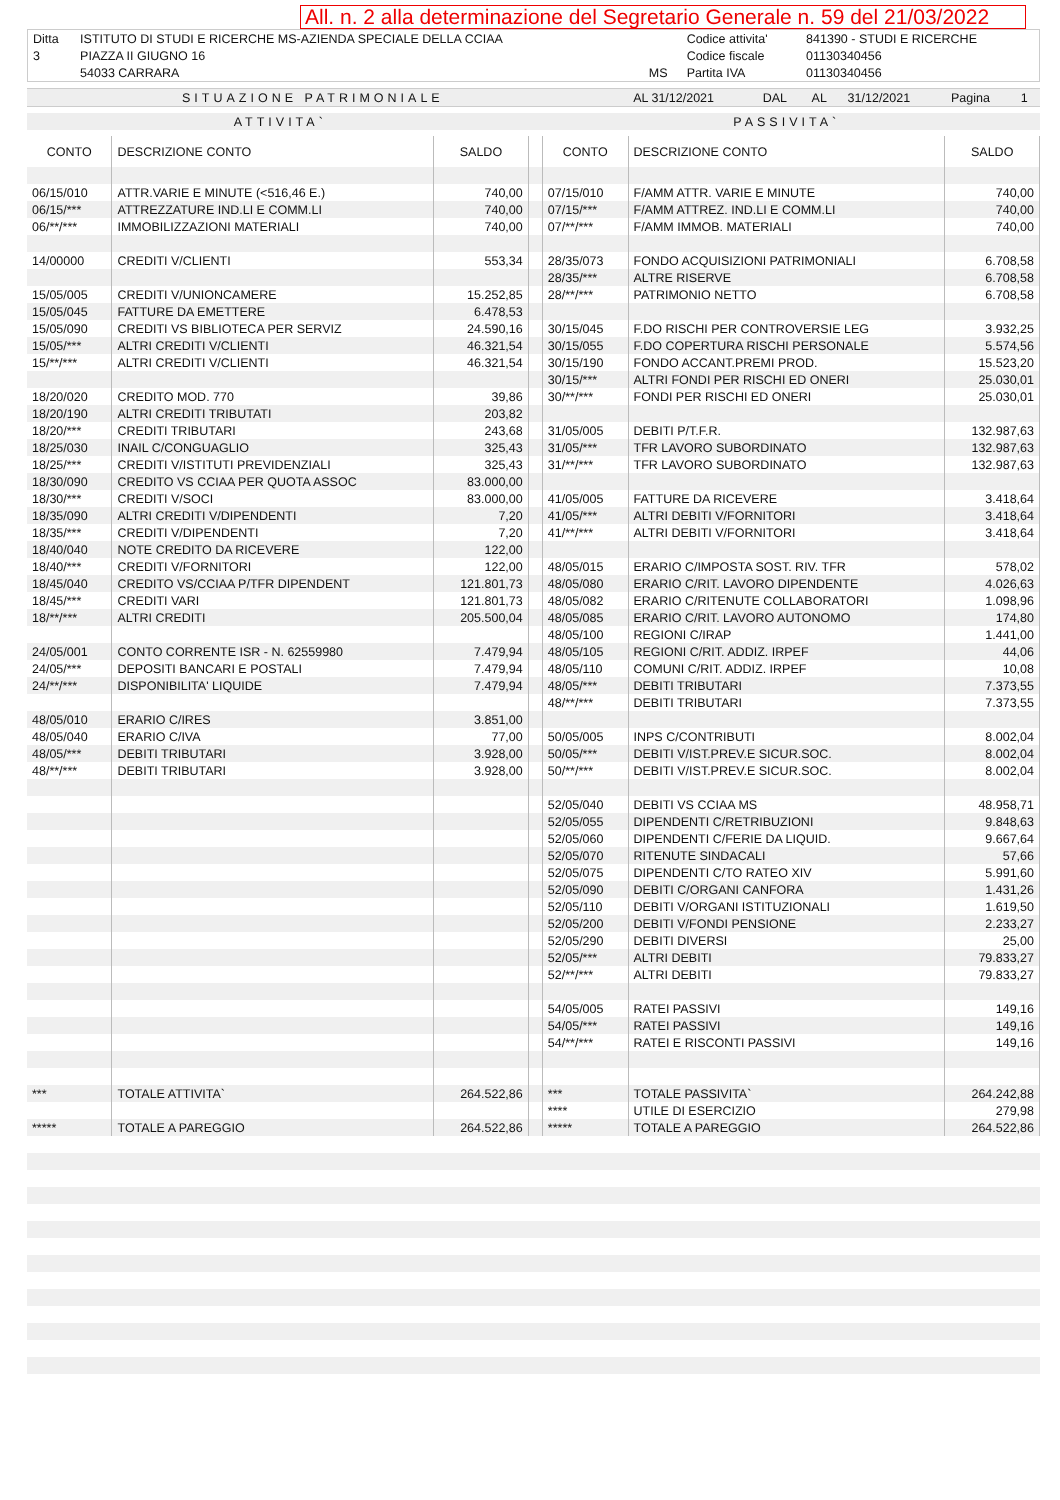All. n. 2 alla determinazione del Segretario Generale n. 59 del 21/03/2022
| Ditta | ISTITUTO DI STUDI E RICERCHE MS-AZIENDA SPECIALE DELLA CCIAA | | Codice attivita' | 841390 - STUDI E RICERCHE |
| 3 | PIAZZA II GIUGNO 16 | | Codice fiscale | 01130340456 |
| | 54033 CARRARA | MS | Partita IVA | 01130340456 |
| SITUAZIONE PATRIMONIALE | AL 31/12/2021 | DAL | AL | 31/12/2021 | Pagina | 1 |
| ATTIVITA` | PASSIVITA` |
| CONTO | DESCRIZIONE CONTO | SALDO | | CONTO | DESCRIZIONE CONTO | SALDO |
| --- | --- | --- | --- | --- | --- | --- |
| 06/15/010 | ATTR.VARIE E MINUTE (<516,46 E.) | 740,00 | | 07/15/010 | F/AMM ATTR. VARIE E MINUTE | 740,00 |
| 06/15/*** | ATTREZZATURE IND.LI E COMM.LI | 740,00 | | 07/15/*** | F/AMM ATTREZ. IND.LI E COMM.LI | 740,00 |
| 06/**/*** | IMMOBILIZZAZIONI MATERIALI | 740,00 | | 07/**/*** | F/AMM IMMOB. MATERIALI | 740,00 |
| 14/00000 | CREDITI V/CLIENTI | 553,34 | | 28/35/073 | FONDO ACQUISIZIONI PATRIMONIALI | 6.708,58 |
| | | | | 28/35/*** | ALTRE RISERVE | 6.708,58 |
| 15/05/005 | CREDITI V/UNIONCAMERE | 15.252,85 | | 28/**/*** | PATRIMONIO NETTO | 6.708,58 |
| 15/05/045 | FATTURE DA EMETTERE | 6.478,53 | | | | |
| 15/05/090 | CREDITI VS BIBLIOTECA PER SERVIZ | 24.590,16 | | 30/15/045 | F.DO RISCHI PER CONTROVERSIE LEG | 3.932,25 |
| 15/05/*** | ALTRI CREDITI V/CLIENTI | 46.321,54 | | 30/15/055 | F.DO COPERTURA RISCHI PERSONALE | 5.574,56 |
| 15/**/*** | ALTRI CREDITI V/CLIENTI | 46.321,54 | | 30/15/190 | FONDO ACCANT.PREMI PROD. | 15.523,20 |
| | | | | 30/15/*** | ALTRI FONDI PER RISCHI ED ONERI | 25.030,01 |
| 18/20/020 | CREDITO MOD. 770 | 39,86 | | 30/**/*** | FONDI PER RISCHI ED ONERI | 25.030,01 |
| 18/20/190 | ALTRI CREDITI TRIBUTATI | 203,82 | | | | |
| 18/20/*** | CREDITI TRIBUTARI | 243,68 | | 31/05/005 | DEBITI P/T.F.R. | 132.987,63 |
| 18/25/030 | INAIL C/CONGUAGLIO | 325,43 | | 31/05/*** | TFR LAVORO SUBORDINATO | 132.987,63 |
| 18/25/*** | CREDITI V/ISTITUTI PREVIDENZIALI | 325,43 | | 31/**/*** | TFR LAVORO SUBORDINATO | 132.987,63 |
| 18/30/090 | CREDITO VS CCIAA PER QUOTA ASSOC | 83.000,00 | | | | |
| 18/30/*** | CREDITI V/SOCI | 83.000,00 | | 41/05/005 | FATTURE DA RICEVERE | 3.418,64 |
| 18/35/090 | ALTRI CREDITI V/DIPENDENTI | 7,20 | | 41/05/*** | ALTRI DEBITI V/FORNITORI | 3.418,64 |
| 18/35/*** | CREDITI V/DIPENDENTI | 7,20 | | 41/**/*** | ALTRI DEBITI V/FORNITORI | 3.418,64 |
| 18/40/040 | NOTE CREDITO DA RICEVERE | 122,00 | | | | |
| 18/40/*** | CREDITI V/FORNITORI | 122,00 | | 48/05/015 | ERARIO C/IMPOSTA SOST. RIV. TFR | 578,02 |
| 18/45/040 | CREDITO VS/CCIAA P/TFR DIPENDENT | 121.801,73 | | 48/05/080 | ERARIO C/RIT. LAVORO DIPENDENTE | 4.026,63 |
| 18/45/*** | CREDITI VARI | 121.801,73 | | 48/05/082 | ERARIO C/RITENUTE COLLABORATORI | 1.098,96 |
| 18/**/*** | ALTRI CREDITI | 205.500,04 | | 48/05/085 | ERARIO C/RIT. LAVORO AUTONOMO | 174,80 |
| | | | | 48/05/100 | REGIONI C/IRAP | 1.441,00 |
| 24/05/001 | CONTO CORRENTE ISR - N. 62559980 | 7.479,94 | | 48/05/105 | REGIONI C/RIT. ADDIZ. IRPEF | 44,06 |
| 24/05/*** | DEPOSITI BANCARI E POSTALI | 7.479,94 | | 48/05/110 | COMUNI C/RIT. ADDIZ. IRPEF | 10,08 |
| 24/**/*** | DISPONIBILITA' LIQUIDE | 7.479,94 | | 48/05/*** | DEBITI TRIBUTARI | 7.373,55 |
| | | | | 48/**/*** | DEBITI TRIBUTARI | 7.373,55 |
| 48/05/010 | ERARIO C/IRES | 3.851,00 | | | | |
| 48/05/040 | ERARIO C/IVA | 77,00 | | 50/05/005 | INPS C/CONTRIBUTI | 8.002,04 |
| 48/05/*** | DEBITI TRIBUTARI | 3.928,00 | | 50/05/*** | DEBITI V/IST.PREV.E SICUR.SOC. | 8.002,04 |
| 48/**/*** | DEBITI TRIBUTARI | 3.928,00 | | 50/**/*** | DEBITI V/IST.PREV.E SICUR.SOC. | 8.002,04 |
| | | | | 52/05/040 | DEBITI VS CCIAA MS | 48.958,71 |
| | | | | 52/05/055 | DIPENDENTI C/RETRIBUZIONI | 9.848,63 |
| | | | | 52/05/060 | DIPENDENTI C/FERIE DA LIQUID. | 9.667,64 |
| | | | | 52/05/070 | RITENUTE SINDACALI | 57,66 |
| | | | | 52/05/075 | DIPENDENTI C/TO RATEO XIV | 5.991,60 |
| | | | | 52/05/090 | DEBITI C/ORGANI CANFORA | 1.431,26 |
| | | | | 52/05/110 | DEBITI V/ORGANI ISTITUZIONALI | 1.619,50 |
| | | | | 52/05/200 | DEBITI V/FONDI PENSIONE | 2.233,27 |
| | | | | 52/05/290 | DEBITI DIVERSI | 25,00 |
| | | | | 52/05/*** | ALTRI DEBITI | 79.833,27 |
| | | | | 52/**/*** | ALTRI DEBITI | 79.833,27 |
| | | | | 54/05/005 | RATEI PASSIVI | 149,16 |
| | | | | 54/05/*** | RATEI PASSIVI | 149,16 |
| | | | | 54/**/*** | RATEI E RISCONTI PASSIVI | 149,16 |
| *** | TOTALE ATTIVITA` | 264.522,86 | | *** | TOTALE PASSIVITA` | 264.242,88 |
| | | | | **** | UTILE DI ESERCIZIO | 279,98 |
| ***** | TOTALE A PAREGGIO | 264.522,86 | | ***** | TOTALE A PAREGGIO | 264.522,86 |